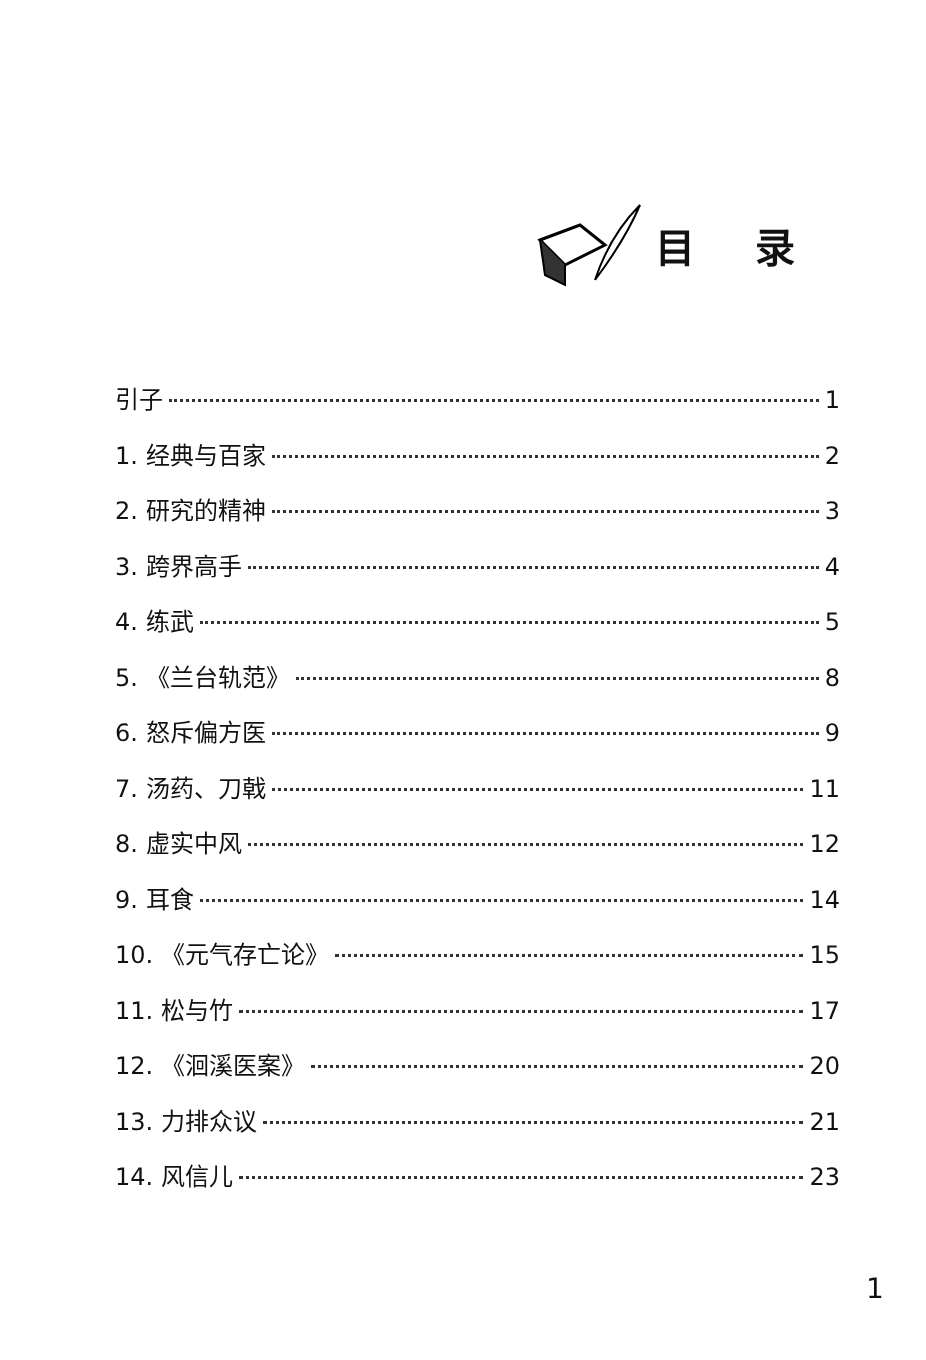目录
引子 1
1. 经典与百家 2
2. 研究的精神 3
3. 跨界高手 4
4. 练武 5
5. 《兰台轨范》 8
6. 怒斥偏方医 9
7. 汤药、刀戟 11
8. 虚实中风 12
9. 耳食 14
10. 《元气存亡论》 15
11. 松与竹 17
12. 《洄溪医案》 20
13. 力排众议 21
14. 风信儿 23
1